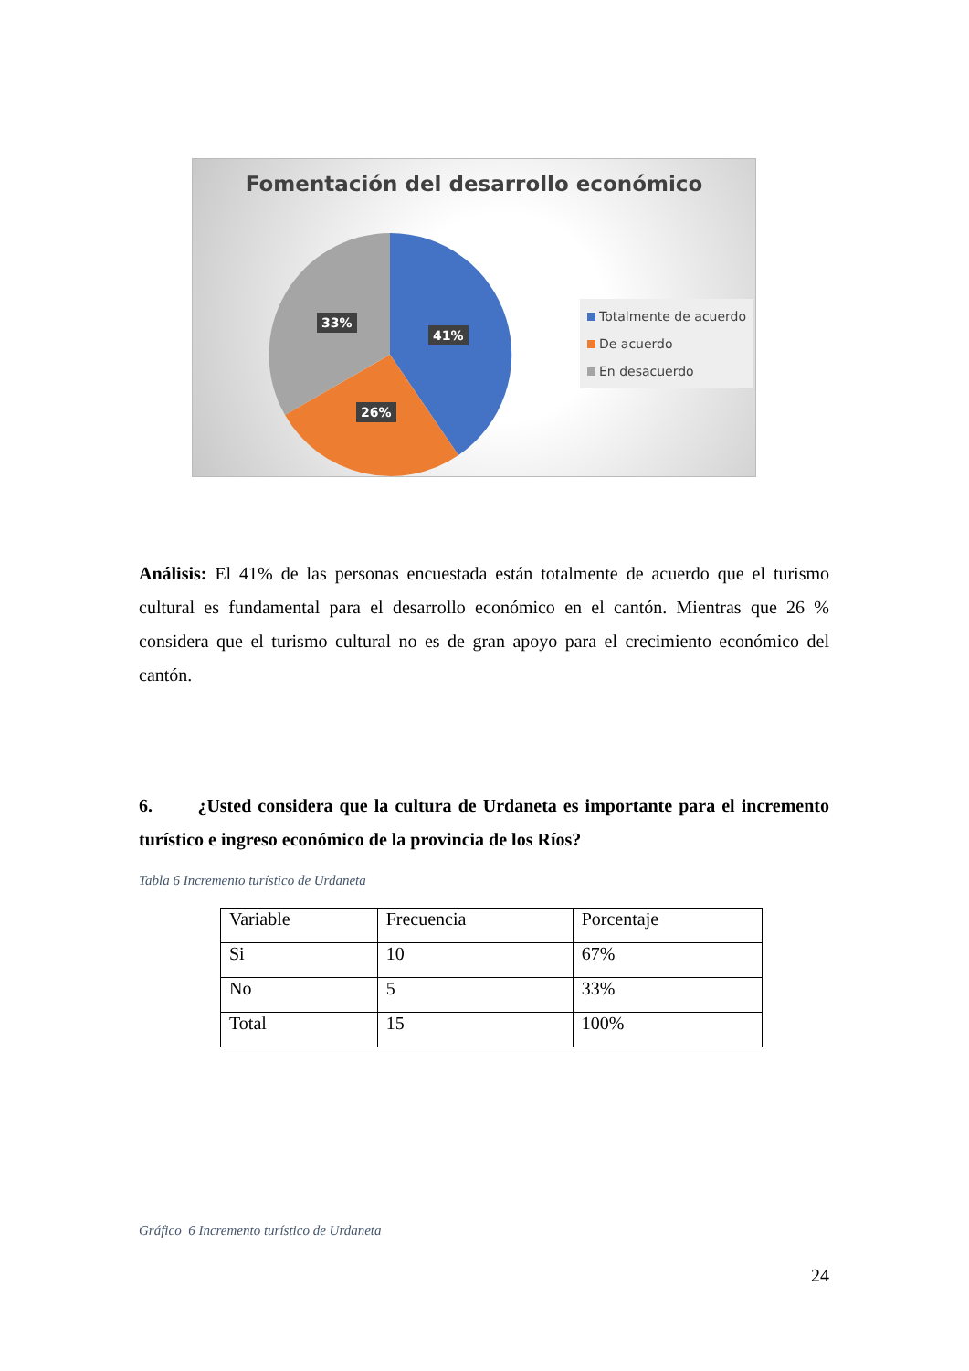Fomentación del desarrollo económico
33%
41%
26%
Totalmente de acuerdo
De acuerdo
En desacuerdo
Análisis: El 41% de las personas encuestada están totalmente de acuerdo que el turismo cultural es fundamental para el desarrollo económico en el cantón. Mientras que 26 % considera que el turismo cultural no es de gran apoyo para el crecimiento económico del cantón.
6. ¿Usted considera que la cultura de Urdaneta es importante para el incremento turístico e ingreso económico de la provincia de los Ríos?
Tabla 6 Incremento turístico de Urdaneta
| Variable | Frecuencia | Porcentaje |
| --- | --- | --- |
| Si | 10 | 67% |
| No | 5 | 33% |
| Total | 15 | 100% |
Gráfico 6 Incremento turístico de Urdaneta
24